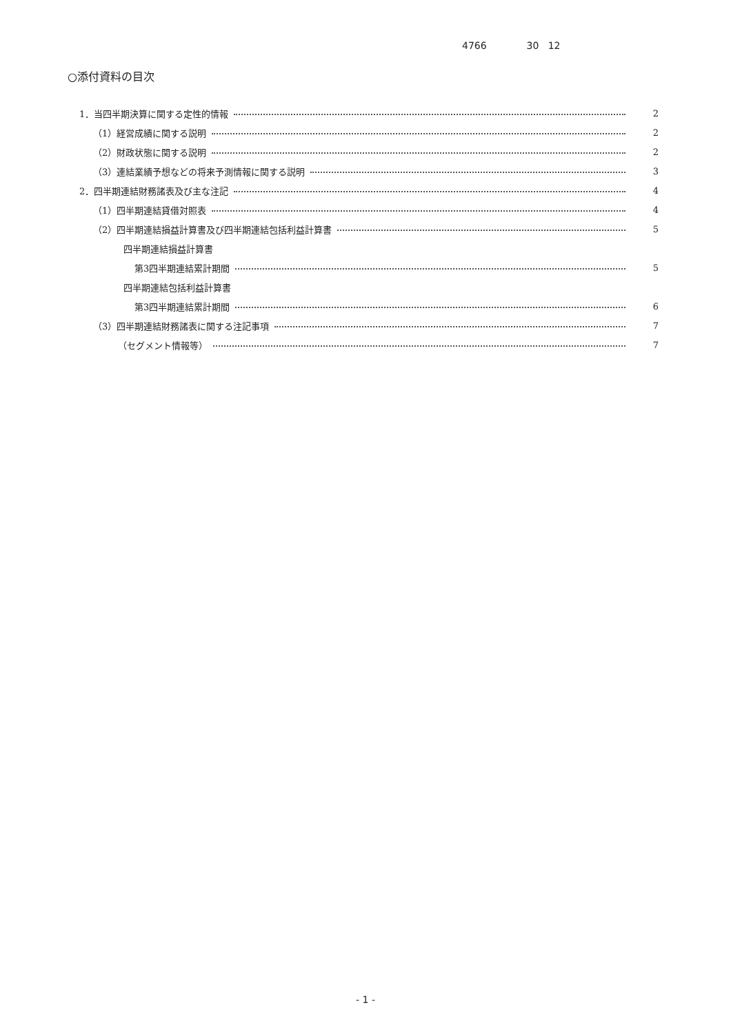4766 30 12
○添付資料の目次
1．当四半期決算に関する定性的情報 2
（1）経営成績に関する説明 2
（2）財政状態に関する説明 2
（3）連結業績予想などの将来予測情報に関する説明 3
2．四半期連結財務諸表及び主な注記 4
（1）四半期連結貸借対照表 4
（2）四半期連結損益計算書及び四半期連結包括利益計算書 5
四半期連結損益計算書
第3四半期連結累計期間 5
四半期連結包括利益計算書
第3四半期連結累計期間 6
（3）四半期連結財務諸表に関する注記事項 7
（セグメント情報等） 7
- 1 -